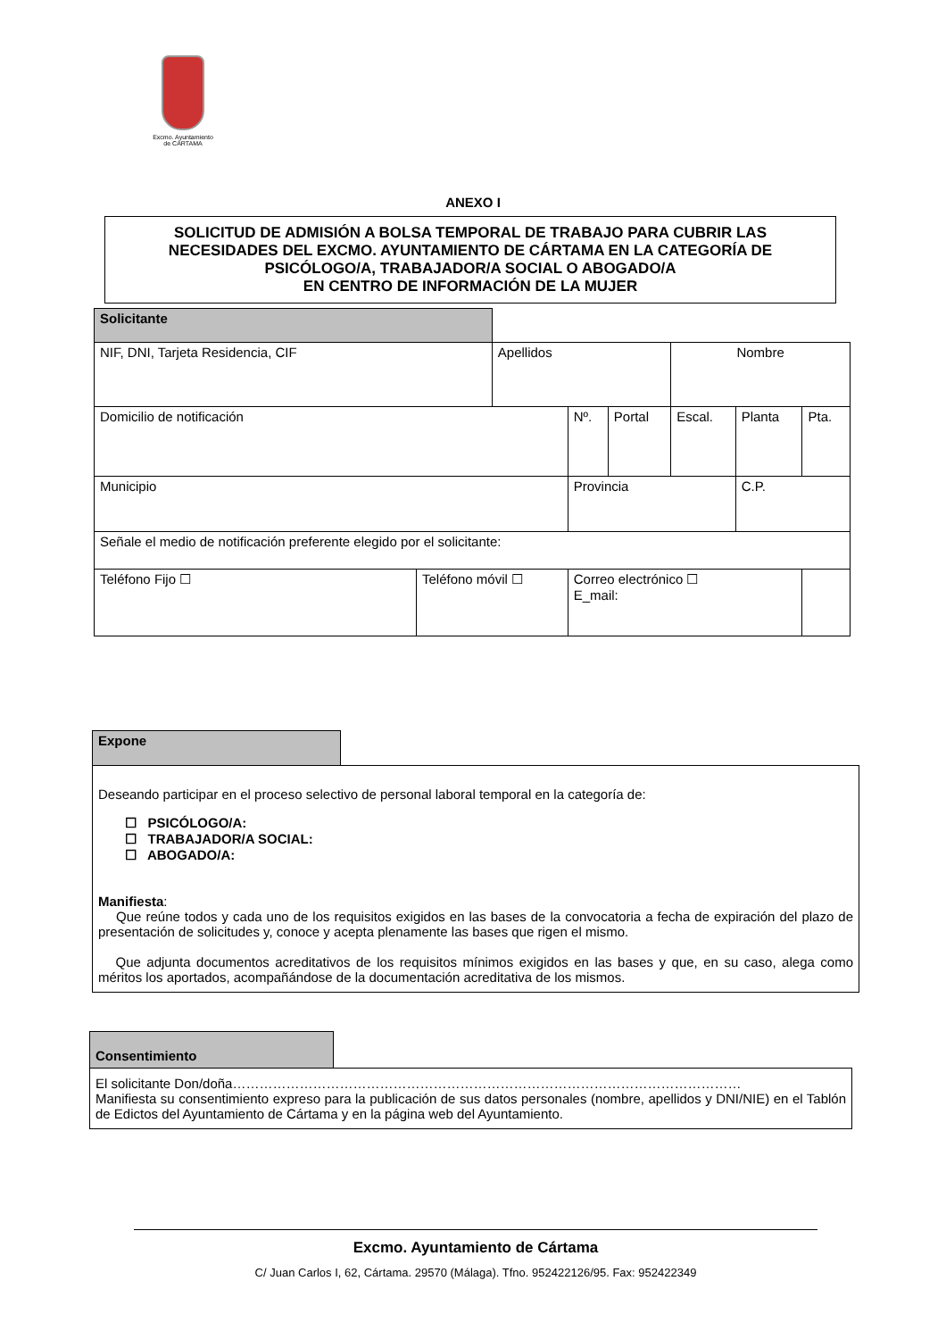Excmo. Ayuntamiento
de CÁRTAMA
ANEXO I
SOLICITUD DE ADMISIÓN A BOLSA TEMPORAL DE TRABAJO PARA CUBRIR LAS
NECESIDADES DEL EXCMO. AYUNTAMIENTO DE CÁRTAMA EN LA CATEGORÍA DE
PSICÓLOGO/A, TRABAJADOR/A SOCIAL O ABOGADO/A
EN CENTRO DE INFORMACIÓN DE LA MUJER
| Solicitante | | | | | | | | | |
| NIF, DNI, Tarjeta Residencia, CIF | | Apellidos | | | | Nombre | | | |
| Domicilio de notificación | | | | Nº. | Portal | Escal. | Planta | Pta. | |
| Municipio | | | | Provincia | | | C.P. | | |
| Señale el medio de notificación preferente elegido por el solicitante: | | | | | | | | | |
| Teléfono Fijo ☐ | Teléfono móvil ☐ | | Correo electrónico ☐ E_mail: | | | | | | |
Expone
Deseando participar en el proceso selectivo de personal laboral temporal en la categoría de:
☐ PSICÓLOGO/A:
☐ TRABAJADOR/A SOCIAL:
☐ ABOGADO/A:
Manifiesta:
Que reúne todos y cada uno de los requisitos exigidos en las bases de la convocatoria a fecha de expiración del plazo de presentación de solicitudes y, conoce y acepta plenamente las bases que rigen el mismo.
Que adjunta documentos acreditativos de los requisitos mínimos exigidos en las bases y que, en su caso, alega como méritos los aportados, acompañándose de la documentación acreditativa de los mismos.
Consentimiento
El solicitante Don/doña……………………………………………………………………………………………………
Manifiesta su consentimiento expreso para la publicación de sus datos personales (nombre, apellidos y DNI/NIE) en el Tablón de Edictos del Ayuntamiento de Cártama y en la página web del Ayuntamiento.
Excmo. Ayuntamiento de Cártama
C/ Juan Carlos I, 62, Cártama. 29570 (Málaga). Tfno. 952422126/95. Fax: 952422349